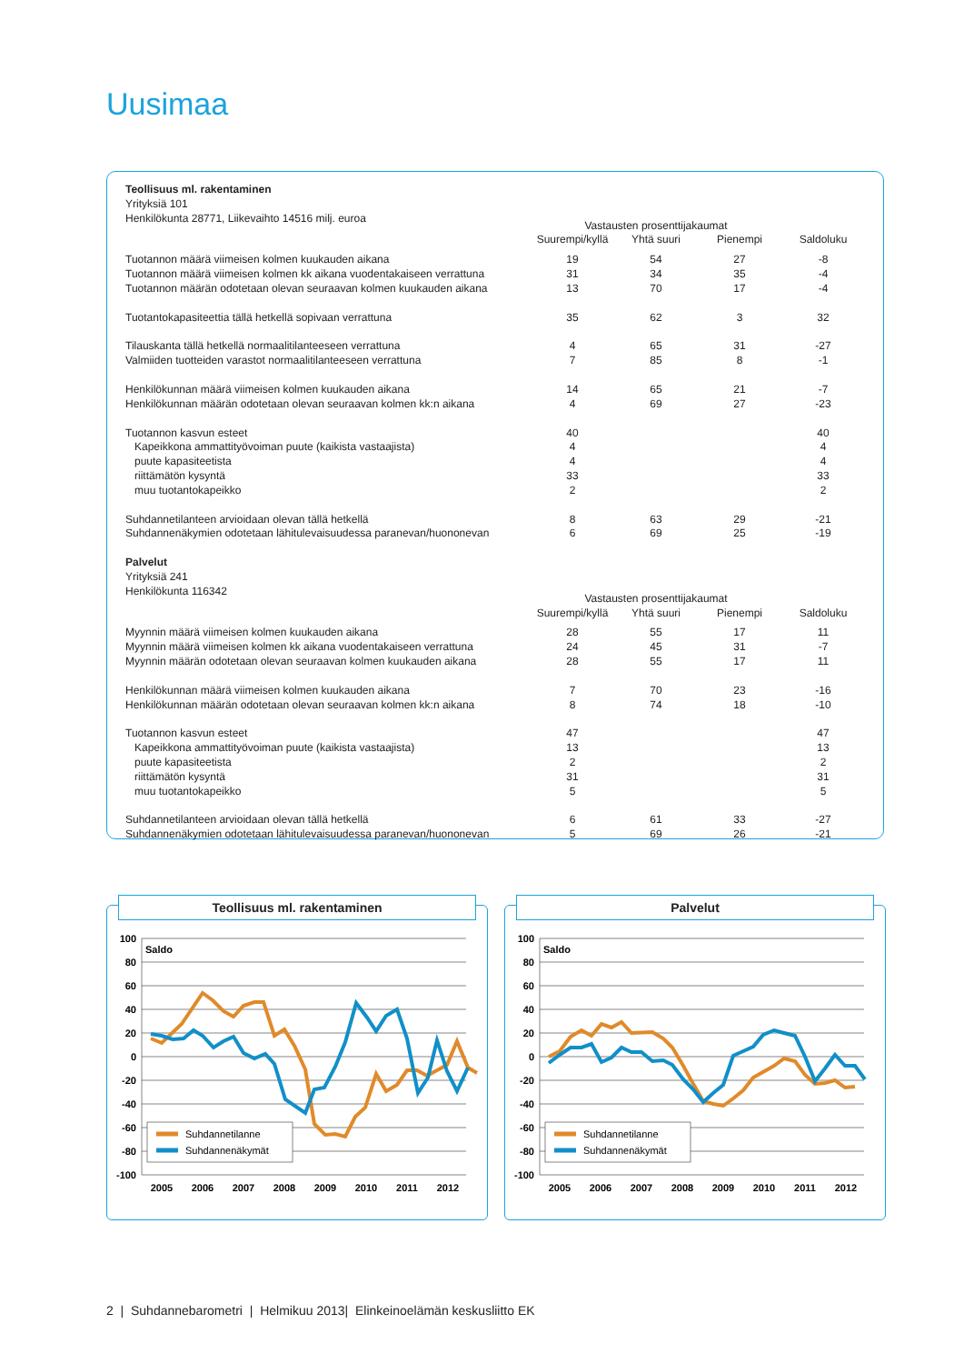Uusimaa
| Teollisuus ml. rakentaminen Yrityksiä 101 | | | | |
| Henkilökunta 28771, Liikevaihto 14516 milj. euroa | Vastausten prosenttijakaumat | | | |
| | Suurempi/kyllä | Yhtä suuri | Pienempi | Saldoluku |
| Tuotannon määrä viimeisen kolmen kuukauden aikana | 19 | 54 | 27 | -8 |
| Tuotannon määrä viimeisen kolmen kk aikana vuodentakaiseen verrattuna | 31 | 34 | 35 | -4 |
| Tuotannon määrän odotetaan olevan seuraavan kolmen kuukauden aikana | 13 | 70 | 17 | -4 |
| Tuotantokapasiteettia tällä hetkellä sopivaan verrattuna | 35 | 62 | 3 | 32 |
| Tilauskanta tällä hetkellä normaalitilanteeseen verrattuna | 4 | 65 | 31 | -27 |
| Valmiiden tuotteiden varastot normaalitilanteeseen verrattuna | 7 | 85 | 8 | -1 |
| Henkilökunnan määrä viimeisen kolmen kuukauden aikana | 14 | 65 | 21 | -7 |
| Henkilökunnan määrän odotetaan olevan seuraavan kolmen kk:n aikana | 4 | 69 | 27 | -23 |
| Tuotannon kasvun esteet | 40 | | | 40 |
| Kapeikkona ammattityövoiman puute (kaikista vastaajista) | 4 | | | 4 |
| puute kapasiteetista | 4 | | | 4 |
| riittämätön kysyntä | 33 | | | 33 |
| muu tuotantokapeikko | 2 | | | 2 |
| Suhdannetilanteen arvioidaan olevan tällä hetkellä | 8 | 63 | 29 | -21 |
| Suhdannenäkymien odotetaan lähitulevaisuudessa paranevan/huononevan | 6 | 69 | 25 | -19 |
| Palvelut Yrityksiä 241 | | | | |
| Henkilökunta 116342 | Vastausten prosenttijakaumat | | | |
| | Suurempi/kyllä | Yhtä suuri | Pienempi | Saldoluku |
| Myynnin määrä viimeisen kolmen kuukauden aikana | 28 | 55 | 17 | 11 |
| Myynnin määrä viimeisen kolmen kk aikana vuodentakaiseen verrattuna | 24 | 45 | 31 | -7 |
| Myynnin määrän odotetaan olevan seuraavan kolmen kuukauden aikana | 28 | 55 | 17 | 11 |
| Henkilökunnan määrä viimeisen kolmen kuukauden aikana | 7 | 70 | 23 | -16 |
| Henkilökunnan määrän odotetaan olevan seuraavan kolmen kk:n aikana | 8 | 74 | 18 | -10 |
| Tuotannon kasvun esteet | 47 | | | 47 |
| Kapeikkona ammattityövoiman puute (kaikista vastaajista) | 13 | | | 13 |
| puute kapasiteetista | 2 | | | 2 |
| riittämätön kysyntä | 31 | | | 31 |
| muu tuotantokapeikko | 5 | | | 5 |
| Suhdannetilanteen arvioidaan olevan tällä hetkellä | 6 | 61 | 33 | -27 |
| Suhdannenäkymien odotetaan lähitulevaisuudessa paranevan/huononevan | 5 | 69 | 26 | -21 |
Teollisuus ml. rakentaminen
100
80
60
40
20
0
-20
-40
-60
-80
-100
Saldo
2005
2006
2007
2008
2009
2010
2011
2012
Suhdannetilanne
Suhdannenäkymät
Palvelut
100
80
60
40
20
0
-20
-40
-60
-80
-100
Saldo
2005
2006
2007
2008
2009
2010
2011
2012
Suhdannetilanne
Suhdannenäkymät
2 | Suhdannebarometri | Helmikuu 2013| Elinkeinoelämän keskusliitto EK